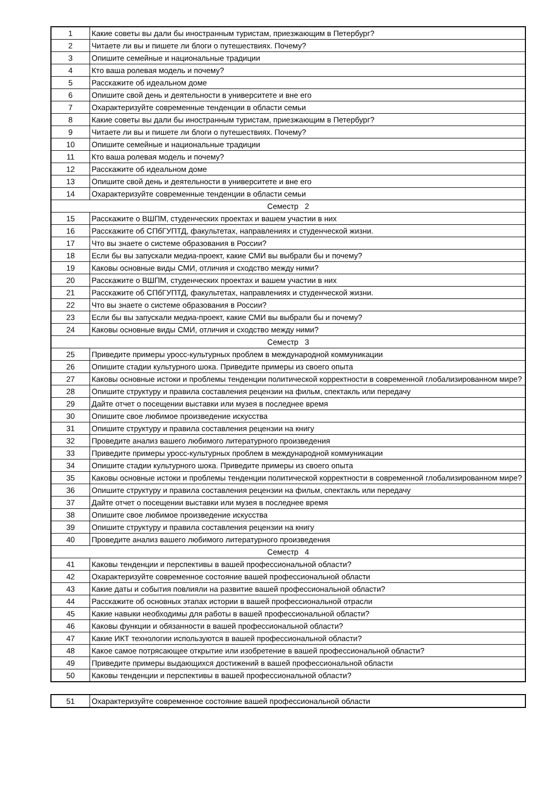| 1 | Какие советы вы дали бы иностранным туристам, приезжающим в Петербург? |
| 2 | Читаете ли вы и пишете ли блоги о путешествиях. Почему? |
| 3 | Опишите семейные и национальные традиции |
| 4 | Кто ваша ролевая модель и почему? |
| 5 | Расскажите об идеальном доме |
| 6 | Опишите свой день и деятельности в университете и вне его |
| 7 | Охарактеризуйте современные тенденции в области семьи |
| 8 | Какие советы вы дали бы иностранным туристам, приезжающим в Петербург? |
| 9 | Читаете ли вы и пишете ли блоги о путешествиях. Почему? |
| 10 | Опишите семейные и национальные традиции |
| 11 | Кто ваша ролевая модель и почему? |
| 12 | Расскажите об идеальном доме |
| 13 | Опишите свой день и деятельности в университете и вне его |
| 14 | Охарактеризуйте современные тенденции в области семьи |
| Семестр 2 | |
| 15 | Расскажите о ВШПМ, студенческих проектах и вашем участии в них |
| 16 | Расскажите об СПбГУПТД, факультетах, направлениях и студенческой жизни. |
| 17 | Что вы знаете о системе образования в России? |
| 18 | Если бы вы запускали медиа-проект, какие СМИ вы выбрали бы и почему? |
| 19 | Каковы основные виды СМИ, отличия и сходство между ними? |
| 20 | Расскажите о ВШПМ, студенческих проектах и вашем участии в них |
| 21 | Расскажите об СПбГУПТД, факультетах, направлениях и студенческой жизни. |
| 22 | Что вы знаете о системе образования в России? |
| 23 | Если бы вы запускали медиа-проект, какие СМИ вы выбрали бы и почему? |
| 24 | Каковы основные виды СМИ, отличия и сходство между ними? |
| Семестр 3 | |
| 25 | Приведите примеры уросс-культурных проблем в международной коммуникации |
| 26 | Опишите стадии культурного шока. Приведите примеры из своего опыта |
| 27 | Каковы основные истоки и проблемы тенденции политической корректности в современной глобализированном мире? |
| 28 | Опишите структуру и правила составления рецензии на фильм, спектакль или передачу |
| 29 | Дайте отчет о посещении выставки или музея в последнее время |
| 30 | Опишите свое любимое произведение искусства |
| 31 | Опишите структуру и правила составления рецензии на книгу |
| 32 | Проведите анализ вашего любимого литературного произведения |
| 33 | Приведите примеры уросс-культурных проблем в международной коммуникации |
| 34 | Опишите стадии культурного шока. Приведите примеры из своего опыта |
| 35 | Каковы основные истоки и проблемы тенденции политической корректности в современной глобализированном мире? |
| 36 | Опишите структуру и правила составления рецензии на фильм, спектакль или передачу |
| 37 | Дайте отчет о посещении выставки или музея в последнее время |
| 38 | Опишите свое любимое произведение искусства |
| 39 | Опишите структуру и правила составления рецензии на книгу |
| 40 | Проведите анализ вашего любимого литературного произведения |
| Семестр 4 | |
| 41 | Каковы тенденции и перспективы в вашей профессиональной области? |
| 42 | Охарактеризуйте современное состояние вашей профессиональной области |
| 43 | Какие даты и события повлияли на развитие вашей профессиональной области? |
| 44 | Расскажите об основных этапах истории в вашей профессиональной отрасли |
| 45 | Какие навыки необходимы для работы в вашей профессиональной области? |
| 46 | Каковы функции и обязанности в вашей профессиональной области? |
| 47 | Какие ИКТ технологии используются в вашей профессиональной области? |
| 48 | Какое самое потрясающее открытие или изобретение в вашей профессиональной области? |
| 49 | Приведите примеры выдающихся достижений в вашей профессиональной области |
| 50 | Каковы тенденции и перспективы в вашей профессиональной области? |
| 51 | Охарактеризуйте современное состояние вашей профессиональной области |